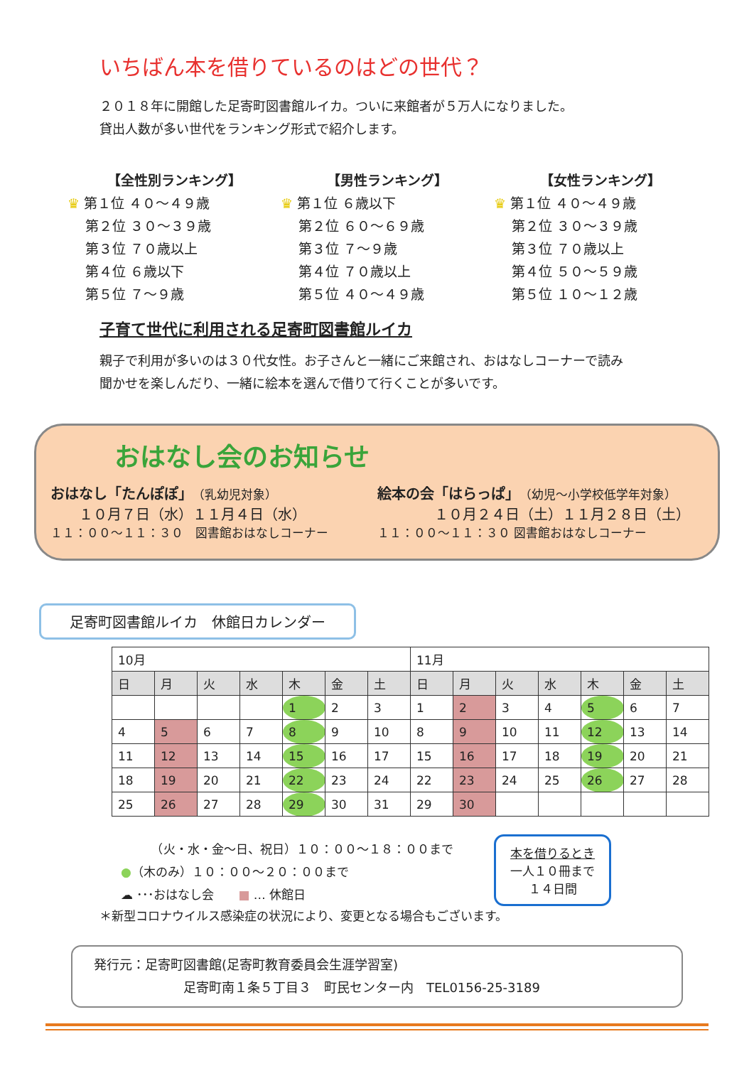いちばん本を借りているのはどの世代？
２０１８年に開館した足寄町図書館ルイカ。ついに来館者が５万人になりました。
貸出人数が多い世代をランキング形式で紹介します。
【全性別ランキング】
♛ 第１位 ４０～４９歳
　 第２位 ３０～３９歳
　 第３位 ７０歳以上
　 第４位 ６歳以下
　 第５位 ７～９歳
【男性ランキング】
♛ 第１位 ６歳以下
　 第２位 ６０～６９歳
　 第３位 ７～９歳
　 第４位 ７０歳以上
　 第５位 ４０～４９歳
【女性ランキング】
♛ 第１位 ４０～４９歳
　 第２位 ３０～３９歳
　 第３位 ７０歳以上
　 第４位 ５０～５９歳
　 第５位 １０～１２歳
子育て世代に利用される足寄町図書館ルイカ
親子で利用が多いのは３０代女性。お子さんと一緒にご来館され、おはなしコーナーで読み
聞かせを楽しんだり、一緒に絵本を選んで借りて行くことが多いです。
おはなし会のお知らせ
おはなし「たんぽぽ」（乳幼児対象）
　　１０月７日（水）１１月４日（水）
１１：００～１１：３０　図書館おはなしコーナー
絵本の会「はらっぱ」（幼児～小学校低学年対象）
　　　　１０月２４日（土）１１月２８日（土）
１１：００～１１：３０ 図書館おはなしコーナー
足寄町図書館ルイカ　休館日カレンダー
| 10月 | | | | | | | 11月 | | | | | | |
| 日 | 月 | 火 | 水 | 木 | 金 | 土 | 日 | 月 | 火 | 水 | 木 | 金 | 土 |
| | | | | 1 | 2 | 3 | 1 | 2 | 3 | 4 | 5 | 6 | 7 |
| 4 | 5 | 6 | 7 | 8 | 9 | 10 | 8 | 9 | 10 | 11 | 12 | 13 | 14 |
| 11 | 12 | 13 | 14 | 15 | 16 | 17 | 15 | 16 | 17 | 18 | 19 | 20 | 21 |
| 18 | 19 | 20 | 21 | 22 | 23 | 24 | 22 | 23 | 24 | 25 | 26 | 27 | 28 |
| 25 | 26 | 27 | 28 | 29 | 30 | 31 | 29 | 30 | | | | | |
　　　（火・水・金～日、祝日）１０：００～１８：００まで
●（木のみ）１０：００～２０：００まで
☁ ･･･おはなし会　　■ … 休館日
本を借りるとき
一人１０冊まで
１４日間
＊新型コロナウイルス感染症の状況により、変更となる場合もございます。
発行元：足寄町図書館(足寄町教育委員会生涯学習室)
　　　　　　　足寄町南１条５丁目３　町民センター内　TEL0156-25-3189